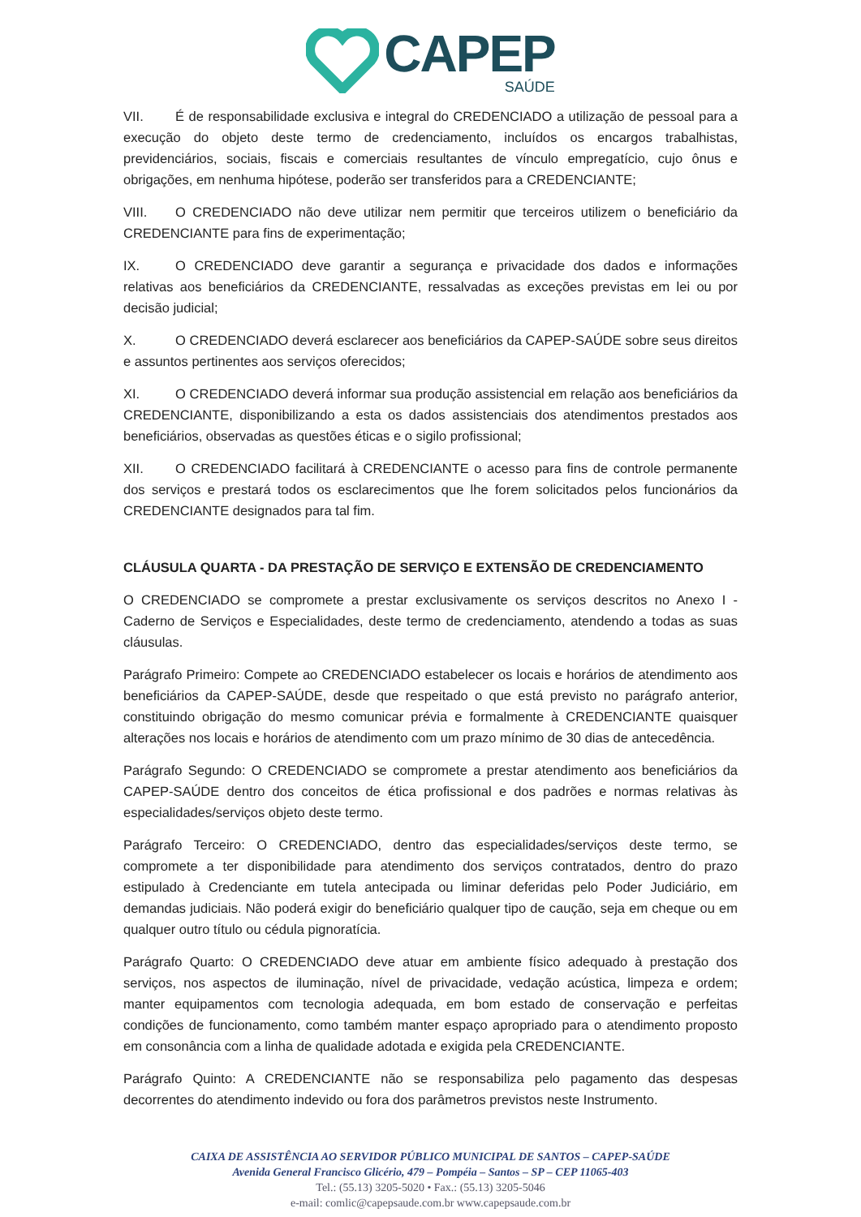CAPEP
SAÚDE
VII. É de responsabilidade exclusiva e integral do CREDENCIADO a utilização de pessoal para a execução do objeto deste termo de credenciamento, incluídos os encargos trabalhistas, previdenciários, sociais, fiscais e comerciais resultantes de vínculo empregatício, cujo ônus e obrigações, em nenhuma hipótese, poderão ser transferidos para a CREDENCIANTE;
VIII. O CREDENCIADO não deve utilizar nem permitir que terceiros utilizem o beneficiário da CREDENCIANTE para fins de experimentação;
IX. O CREDENCIADO deve garantir a segurança e privacidade dos dados e informações relativas aos beneficiários da CREDENCIANTE, ressalvadas as exceções previstas em lei ou por decisão judicial;
X. O CREDENCIADO deverá esclarecer aos beneficiários da CAPEP-SAÚDE sobre seus direitos e assuntos pertinentes aos serviços oferecidos;
XI. O CREDENCIADO deverá informar sua produção assistencial em relação aos beneficiários da CREDENCIANTE, disponibilizando a esta os dados assistenciais dos atendimentos prestados aos beneficiários, observadas as questões éticas e o sigilo profissional;
XII. O CREDENCIADO facilitará à CREDENCIANTE o acesso para fins de controle permanente dos serviços e prestará todos os esclarecimentos que lhe forem solicitados pelos funcionários da CREDENCIANTE designados para tal fim.
CLÁUSULA QUARTA - DA PRESTAÇÃO DE SERVIÇO E EXTENSÃO DE CREDENCIAMENTO
O CREDENCIADO se compromete a prestar exclusivamente os serviços descritos no Anexo I - Caderno de Serviços e Especialidades, deste termo de credenciamento, atendendo a todas as suas cláusulas.
Parágrafo Primeiro: Compete ao CREDENCIADO estabelecer os locais e horários de atendimento aos beneficiários da CAPEP-SAÚDE, desde que respeitado o que está previsto no parágrafo anterior, constituindo obrigação do mesmo comunicar prévia e formalmente à CREDENCIANTE quaisquer alterações nos locais e horários de atendimento com um prazo mínimo de 30 dias de antecedência.
Parágrafo Segundo: O CREDENCIADO se compromete a prestar atendimento aos beneficiários da CAPEP-SAÚDE dentro dos conceitos de ética profissional e dos padrões e normas relativas às especialidades/serviços objeto deste termo.
Parágrafo Terceiro: O CREDENCIADO, dentro das especialidades/serviços deste termo, se compromete a ter disponibilidade para atendimento dos serviços contratados, dentro do prazo estipulado à Credenciante em tutela antecipada ou liminar deferidas pelo Poder Judiciário, em demandas judiciais. Não poderá exigir do beneficiário qualquer tipo de caução, seja em cheque ou em qualquer outro título ou cédula pignoratícia.
Parágrafo Quarto: O CREDENCIADO deve atuar em ambiente físico adequado à prestação dos serviços, nos aspectos de iluminação, nível de privacidade, vedação acústica, limpeza e ordem; manter equipamentos com tecnologia adequada, em bom estado de conservação e perfeitas condições de funcionamento, como também manter espaço apropriado para o atendimento proposto em consonância com a linha de qualidade adotada e exigida pela CREDENCIANTE.
Parágrafo Quinto: A CREDENCIANTE não se responsabiliza pelo pagamento das despesas decorrentes do atendimento indevido ou fora dos parâmetros previstos neste Instrumento.
CAIXA DE ASSISTÊNCIA AO SERVIDOR PÚBLICO MUNICIPAL DE SANTOS – CAPEP-SAÚDE
Avenida General Francisco Glicério, 479 – Pompéia – Santos – SP – CEP 11065-403
Tel.: (55.13) 3205-5020 • Fax.: (55.13) 3205-5046
e-mail: comlic@capepsaude.com.br www.capepsaude.com.br